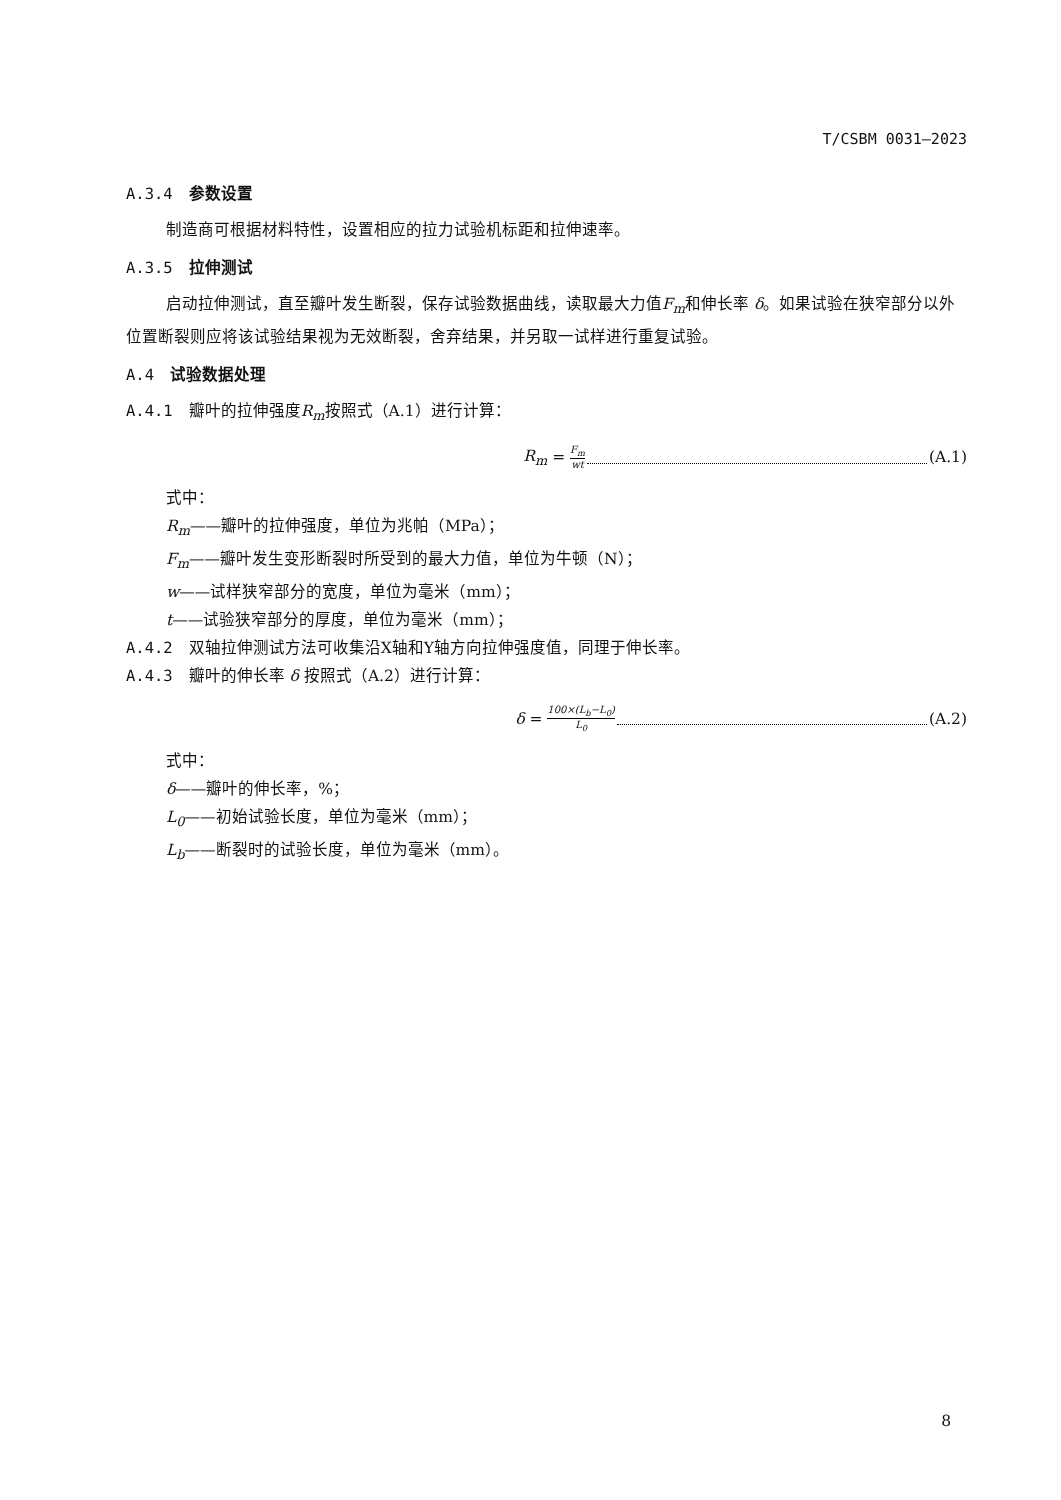T/CSBM 0031—2023
A.3.4 参数设置
制造商可根据材料特性，设置相应的拉力试验机标距和拉伸速率。
A.3.5 拉伸测试
启动拉伸测试，直至瓣叶发生断裂，保存试验数据曲线，读取最大力值F<sub>m</sub>和伸长率 δ。如果试验在狭窄部分以外位置断裂则应将该试验结果视为无效断裂，舍弃结果，并另取一试样进行重复试验。
A.4 试验数据处理
A.4.1 瓣叶的拉伸强度R<sub>m</sub>按照式（A.1）进行计算：
R<sub>m</sub> = F<sub>m</sub> wt (A.1)
式中：
R<sub>m</sub>——瓣叶的拉伸强度，单位为兆帕（MPa）；
F<sub>m</sub>——瓣叶发生变形断裂时所受到的最大力值，单位为牛顿（N）；
w——试样狭窄部分的宽度，单位为毫米（mm）；
t——试验狭窄部分的厚度，单位为毫米（mm）；
A.4.2 双轴拉伸测试方法可收集沿X轴和Y轴方向拉伸强度值，同理于伸长率。
A.4.3 瓣叶的伸长率 δ 按照式（A.2）进行计算：
δ = 100×(L<sub>b</sub>−L<sub>0</sub>) L<sub>0</sub> (A.2)
式中：
δ——瓣叶的伸长率，%；
L<sub>0</sub>——初始试验长度，单位为毫米（mm）；
L<sub>b</sub>——断裂时的试验长度，单位为毫米（mm）。
8